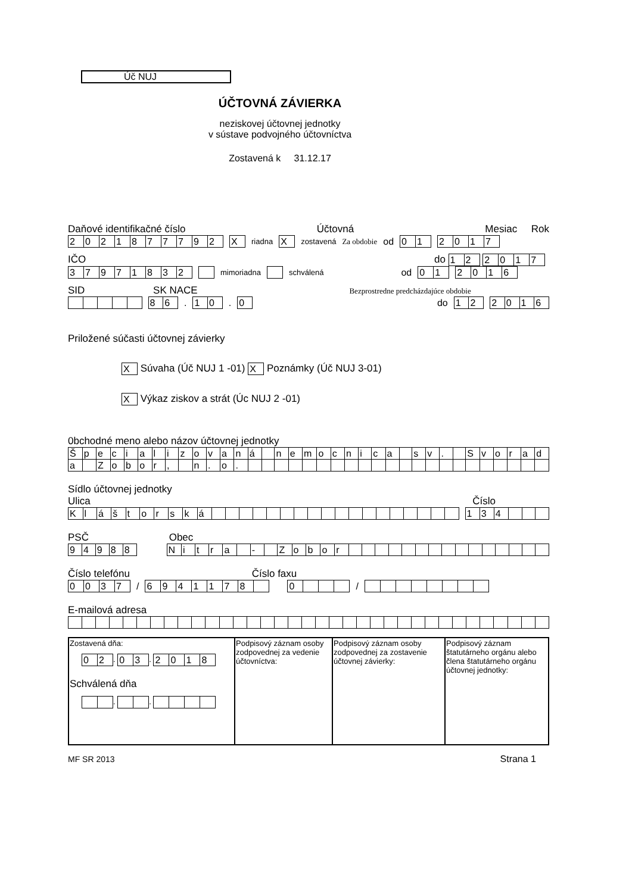Úč NUJ
ÚČTOVNÁ ZÁVIERKA
neziskovej účtovnej jednotky
v sústave podvojného účtovníctva
Zostavená k 31.12.17
Daňové identifikačné číslo Účtovná Mesiac Rok
| 2 | 0 | 2 | 1 | 8 | 7 | 7 | 7 | 9 | 2 |
| X |
riadna
| X |
zostavená Za obdobie od
| 0 | 1 |
| 2 | 0 | 1 | 7 |
IČO do
| 1 | 2 |
| 2 | 0 | 1 | 7 |
| 3 | 7 | 9 | 7 | 1 | 8 | 3 | 2 |
mimoriadna schválená od
| 0 | 1 |
| 2 | 0 | 1 | 6 |
SID SK NACE Bezprostredne predcházdajúce obdobie
| 8 | 6 |
.
| 1 | 0 |
.
| 0 |
do
| 1 | 2 |
| 2 | 0 | 1 | 6 |
Priložené súčasti účtovnej závierky
| X |
Súvaha (Úč NUJ 1 -01)
| X |
Poznámky (Úč NUJ 3-01)
| X |
Výkaz ziskov a strát (Úc NUJ 2 -01)
0bchodné meno alebo názov účtovnej jednotky
| Š | p | e | c | i | a | l | i | z | o | v | a | n | á | | n | e | m | o | c | n | i | c | a | | s | v | . | | S | v | o | r | a | d |
| a | | Z | o | b | o | r | , | | n | . | o | . | | | | | | | | | | | | | | | | | | | | | | |
Sídlo účtovnej jednotky
Ulica Číslo
| K | l | á | š | t | o | r | s | k | á | | | | | | | | | | | | | | | | | | |
| 1 | 3 | 4 | | | |
PSČ Obec
| 9 | 4 | 9 | 8 | 8 |
| N | i | t | r | a | | - | | Z | o | b | o | r | | | | | | | | | | | | | | | |
Číslo telefónu Číslo faxu
| 0 | 0 | 3 | 7 |
/
| 6 | 9 | 4 | 1 | 1 | 7 | 8 | |
| 0 | | | |
/
E-mailová adresa
| Zostavená dňa: / 0 / 2 / . / 0 / 3 / . / 2 / 0 / 1 / 8 / Schválená dňa . . | Podpisový záznam osoby zodpovednej za vedenie účtovníctva: | Podpisový záznam osoby zodpovednej za zostavenie účtovnej závierky: | Podpisový záznam štatutárneho orgánu alebo člena štatutárneho orgánu účtovnej jednotky: |
MF SR 2013 Strana 1